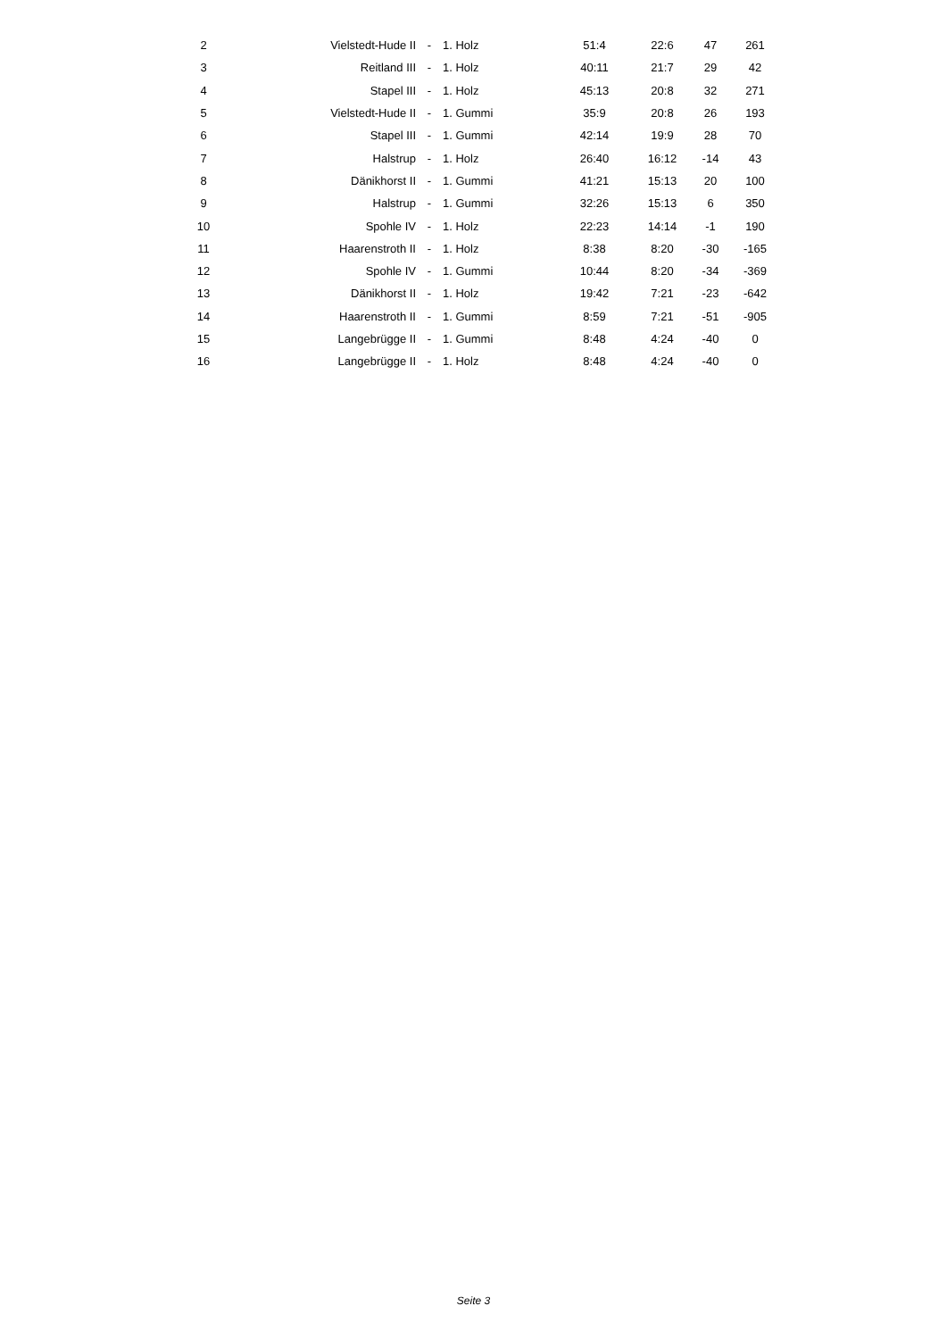| 2 | Vielstedt-Hude II | - | 1. Holz | 51:4 | 22:6 | 47 | 261 |
| 3 | Reitland III | - | 1. Holz | 40:11 | 21:7 | 29 | 42 |
| 4 | Stapel III | - | 1. Holz | 45:13 | 20:8 | 32 | 271 |
| 5 | Vielstedt-Hude II | - | 1. Gummi | 35:9 | 20:8 | 26 | 193 |
| 6 | Stapel III | - | 1. Gummi | 42:14 | 19:9 | 28 | 70 |
| 7 | Halstrup | - | 1. Holz | 26:40 | 16:12 | -14 | 43 |
| 8 | Dänikhorst II | - | 1. Gummi | 41:21 | 15:13 | 20 | 100 |
| 9 | Halstrup | - | 1. Gummi | 32:26 | 15:13 | 6 | 350 |
| 10 | Spohle IV | - | 1. Holz | 22:23 | 14:14 | -1 | 190 |
| 11 | Haarenstroth II | - | 1. Holz | 8:38 | 8:20 | -30 | -165 |
| 12 | Spohle IV | - | 1. Gummi | 10:44 | 8:20 | -34 | -369 |
| 13 | Dänikhorst II | - | 1. Holz | 19:42 | 7:21 | -23 | -642 |
| 14 | Haarenstroth II | - | 1. Gummi | 8:59 | 7:21 | -51 | -905 |
| 15 | Langebrügge II | - | 1. Gummi | 8:48 | 4:24 | -40 | 0 |
| 16 | Langebrügge II | - | 1. Holz | 8:48 | 4:24 | -40 | 0 |
Seite 3